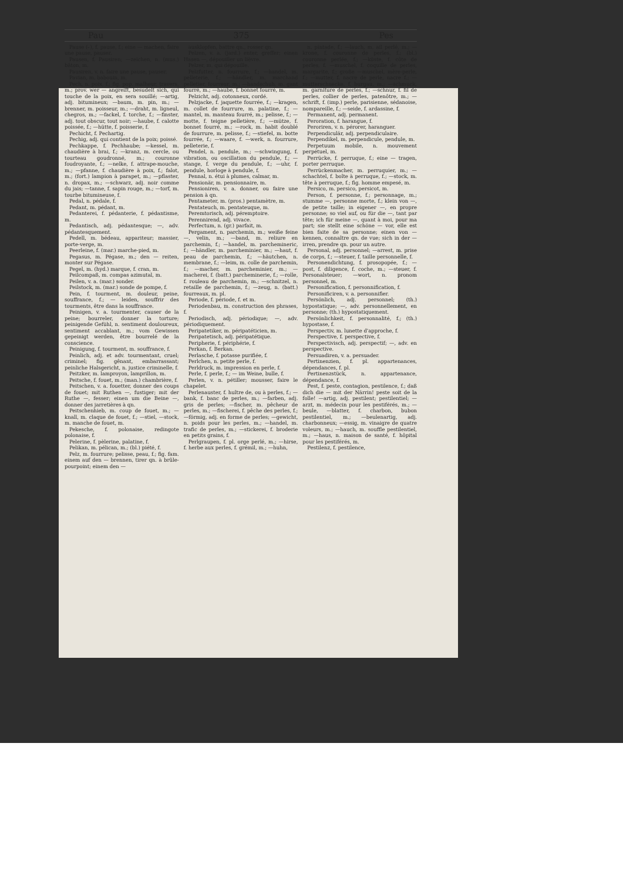Pau 375 Pes
Pause (⏑), f. pause, f.; eine — machen, faire une pause, pauser.
Pausen, f. Pausiren; —zeichen, n. (mus.) bâton, m.
Pausiren, v. n. faire une pause, pauser.
Pavian, m. babouin, m.
Pech, n. poix, f.; fig. pop. malheur, travers, m.; prov. wer — angreift, besudelt sich, qui touche de la poix, en sera souillé; —artig, adj. bitumineux; —baum, m. pin, m.; —brenner, m. poisseur, m.; —draht, m. ligneul, chegros, m.; —fackel, f. torche, f.; —finster, adj. tout obscur, tout noir; —haube, f. calotte poissée, f.; —hütte, f. poisserie, f.
Pechicht, f. Pechartig.
Pechig, adj. qui contient de la poix; poissé.
Pechkappe, f. Pechhaube; —kessel, m. chaudière à brai, f.; —kranz, m. cercle, ou tourteau goudronné, m.; couronne foudroyante, f.; —nelke, f. attrape-mouche, m.; —pfanne, f. chaudière à poix, f.; falot, m.; (fort.) lampion à parapet, m.; —pflaster, n. dropax, m.; —schwarz, adj. noir comme du jais; —tanne, f. sapin rouge, m.; —torf, m. tourbe bitumineuse, f.
Pedal, n. pédale, f.
Pedant, m. pédant, m.
Pedanterei, f. pédanterie, f. pédantisme, m.
Pedantisch, adj. pédantesque; —, adv. pédantesquement.
Pedell, m. bédeau, appariteur; massier, porte-verge, m.
Peerleine, f. (mar.) marche-pied, m.
Pegasus, m. Pégase, m.; den — reiten, monter sur Pégase.
Pegel, m. (hyd.) marque, f. cran, m.
Peilcompaß, m. compas azimutal, m.
Peilen, v. a. (mar.) sonder.
Peilstock, m. (mar.) sonde de pompe, f.
Pein, f. tourment, m. douleur, peine, souffrance, f.; — leiden, souffrir des tourments, être dans la souffrance.
Peinigen, v. a. tourmenter, causer de la peine; bourreler, donner la torture; peinigende Gefühl, n. sentiment douloureux, sentiment accablant, m.; vom Gewissen gepeinigt werden, être bourrelé de la conscience.
Peinigung, f. tourment, m. souffrance, f.
Peinlich, adj. et adv. tourmentant, cruel; criminel; fig. gênant, embarrassant; peinliche Halsgericht, n. justice criminelle, f.
Peitzker, m. lamproyon, lamprillon, m.
Peitsche, f. fouet, m.; (man.) chambrière, f.
Peitschen, v. a. fouetter, donner des coups de fouet; mit Ruthen —, fustiger; mit der Ruthe —, fesser; einen um die Beine —, donner des jarretières à qn.
Peitschenhieb, m. coup de fouet, m.; —knall, m. claque de fouet, f.; —stiel, —stock, m. manche de fouet, m.
Pekesche, f. polonaise, redingote polonaise, f.
Pelerine, f. pèlerine, palatine, f.
Pelikan, m. pélican, m.; (bl.) piété, f.
Pelz, m. fourrure; pelisse, peau, f.; fig. fam. einem auf den — brennen, tirer qn. à brûle-pourpoint; einem den —
ausklopfen, battre qn., rosser qn.
Pelzen, v. a. (jard.) enter, greffer; einen Hasen —, dépouiller un lièvre.
Pelzer, m. qui dépouille.
Pelzfutter, n. fourrure, f.; —handel, m. pelleterie, f.; —händler, m. marchand pelletier, fourreur, m.; —handschuh, m. gant fourré, m.; —haube, f. bonnet fourré, m.
Pelzicht, adj. cotonneux, cordé.
Pelzjacke, f. jaquette fourrée, f.; —kragen, m. collet de fourrure, m. palatine, f.; —mantel, m. manteau fourré, m.; pelisse, f.; —motte, f. teigne pelletière, f.; —mütze, f. bonnet fourré, m.; —rock, m. habit doublé de fourrure, m. pelisse, f.; —stiefel, m. botte fourrée, f.; —waare, f. —werk, n. fourrure, pelleterie, f.
Pendel, n. pendule, m.; —schwingung, f. vibration, ou oscillation du pendule, f.; —stange, f. verge du pendule, f.; —uhr, f. pendule, horloge à pendule, f.
Pennal, n. étui à plumes, calmar, m.
Pensionär, m. pensionnaire, m.
Pensioniren, v. a. donner, ou faire une pension à qn.
Pentameter, m. (pros.) pentamètre, m.
Pentateuch, m. pentateuque, m.
Peremtorisch, adj. péremptoire.
Perennirend, adj. vivace.
Perfectum, n. (gr.) parfait, m.
Pergament, n. parchemin, m.; weiße feine —, velin, m.; —band, m. reliure en parchemin, f.; —handel, m. parchemineric, f.; —händler, m. parcheminier, m.; —haut, f. peau de parchemin, f.; —häutchen, n. membrane, f.; —leim, m. colle de parchemin, f.; —macher, m. parcheminier, m.; —macherei, f. (batt.) parcheminerie, f.; —rolle, f. rouleau de parchemin, m.; —schnitzel, n. retaille de parchemin, f.; —zeug, n. (batt.) fourreaux, m. pl.
Periode, f. période, f. et m.
Periodenbau, m. construction des phrases, f.
Periodisch, adj. périodique; —, adv. périodiquement.
Peripatetiker, m. péripatéticien, m.
Peripatetisch, adj. péripatétique.
Peripherie, f. périphérie, f.
Perkan, f. Berkan.
Perlasche, f. potasse purifiée, f.
Perlchen, n. petite perle, f.
Perldruck, m. impression en perle, f.
Perle, f. perle, f.; — im Weine, bulle, f.
Perlen, v. n. pétiller; mousser, faire le chapelet.
Perlenauster, f. huître de, ou à perles, f.; —bank, f. banc de perles, m.; —farben, adj. gris de perles; —fischer, m. pêcheur de perles, m.; —fischerei, f. pêche des perles, f.; —förmig, adj. en forme de perles; —gewicht, n. poids pour les perles, m.; —handel, m. trafic de perles, m.; —stickerei, f. broderie en petits grains, f.
Perlgraupen, f. pl. orge perlé, m.; —hirse, f. herbe aux perles, f. grémil, m.; —huhn,
n. pintade, f.; —lauch, m. ail perlé, m.; —krone, f. couronne de perles, f.; (bl.) couronne perlée, f.; —küste, f. côte de perles, f. —muschel, f. coquille de perles, margarite, f.; große —muschel, mère-perle, f.; —mutter, f. nacre de perle, nacre f.; —mutterschnecke, f. burgau, m.; —schmuck, m. garniture de perles, f.; —schnur, f. fil de perles, collier de perles, patenôtre, m.; —schrift, f. (imp.) perle, parisienne, sédanoise, nompareille, f.; —seide, f. ardassine, f.
Permanent, adj. permanent.
Peroration, f. harangue, f.
Peroriren, v. n. pérorer, haranguer.
Perpendiculär, adj. perpendiculaire.
Perpendikel, m. perpendicule, pendule, m.
Perpetuum mobile, n. mouvement perpétuel, m.
Perrücke, f. perruque, f.; eine — tragen, porter perruque.
Perrückenmacher, m. perruquier, m.; —schachtel, f. boîte à perruque, f.; —stock, m. tête à perruque, f.; fig. homme empesé, m.
Persico, m. persico, persicot, m.
Person, f. personne, f.; personnage, m.; stumme —, personne morte, f.; klein von —, de petite taille; in eigener —, en propre personne; so viel auf, ou für die —, tant par tête; ich für meine —, quant à moi, pour ma part; sie stellt eine schöne — vor, elle est bien faite de sa personne; einen von — kennen, connaître qn. de vue; sich in der — irren, prendre qn. pour un autre.
Personal, adj. personnel; —arrest, m. prise de corps, f.; —steuer, f. taille personnelle, f.
Personendichtung, f. prosopopée, f.; —post, f. diligence, f. coche, m.; —steuer, f. Personalsteuer; —wort, n. pronom personnel, m.
Personification, f. personnification, f.
Personificiren, v. a. personnifier.
Persönlich, adj. personnel; (th.) hypostatique; —, adv. personnellement, en personne; (th.) hypostatiquement.
Persönlichkeit, f. personnalité, f.; (th.) hypostase, f.
Perspectiv, m. lunette d'approche, f.
Perspective, f. perspective, f.
Perspectivisch, adj. perspectif; —, adv. en perspective.
Persuadiren, v. a. persuader.
Pertinenzien, f. pl. appartenances, dépendances, f. pl.
Pertinenzstück, n. appartenance, dépendance, f.
Pest, f. peste, contagion, pestilence, f.; daß dich die — mit der Närrin! peste soit de la folle! —artig, adj. pestilent; pestilentiel; —arzt, m. médecin pour les pestiférés, m.; —beule, —blatter, f. charbon, bubon pestilentiel, m.; —beulenartig, adj. charbonneux; —essig, m. vinaigre de quatre voleurs, m.; —hauch, m. souffle pestilentiel, m.; —haus, n. maison de santé, f. hôpital pour les pestiférés, m.
Pestilenz, f. pestilence,